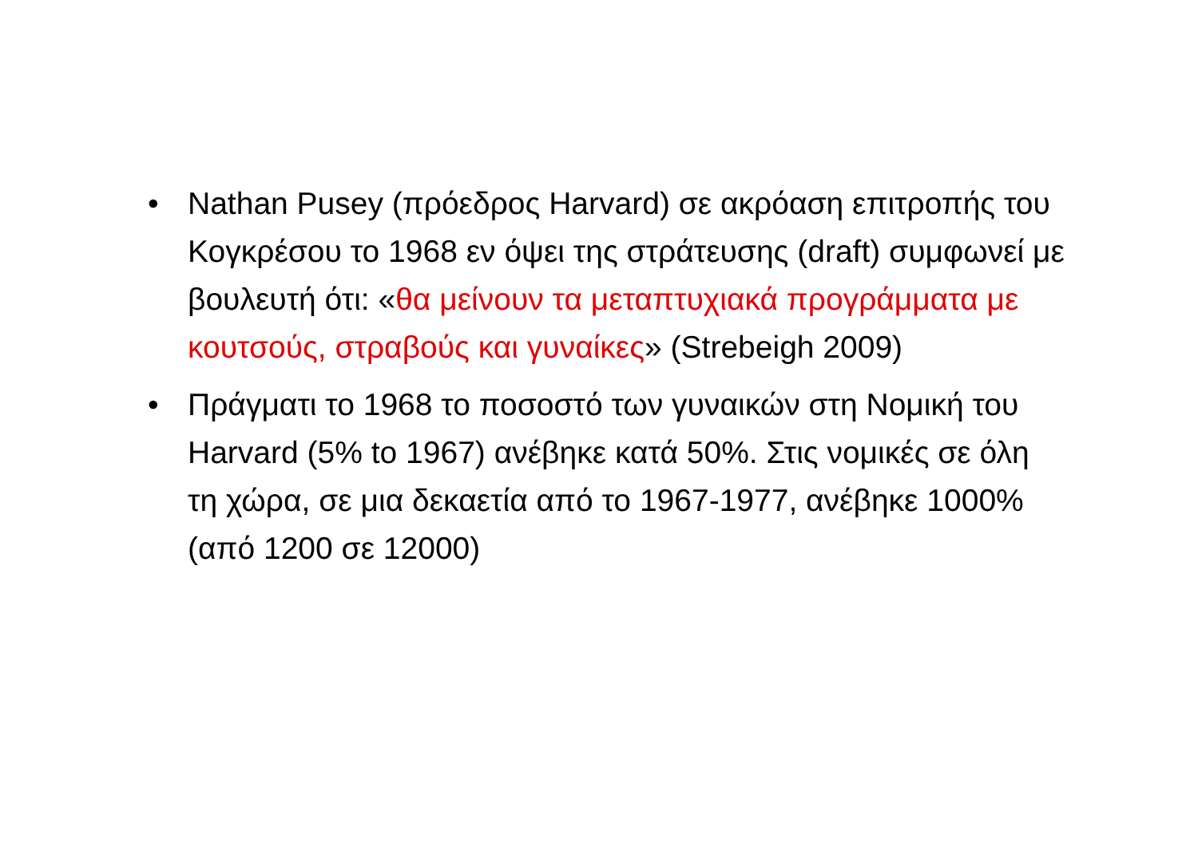• Nathan Pusey (πρόεδρος Harvard) σε ακρόαση επιτροπής του Κογκρέσου το 1968 εν όψει της στράτευσης (draft) συμφωνεί με βουλευτή ότι: «θα μείνουν τα μεταπτυχιακά προγράμματα με κουτσούς, στραβούς και γυναίκες» (Strebeigh 2009)
• Πράγματι το 1968 το ποσοστό των γυναικών στη Νομική του Harvard (5% to 1967) ανέβηκε κατά 50%. Στις νομικές σε όλη τη χώρα, σε μια δεκαετία από το 1967-1977, ανέβηκε 1000% (από 1200 σε 12000)